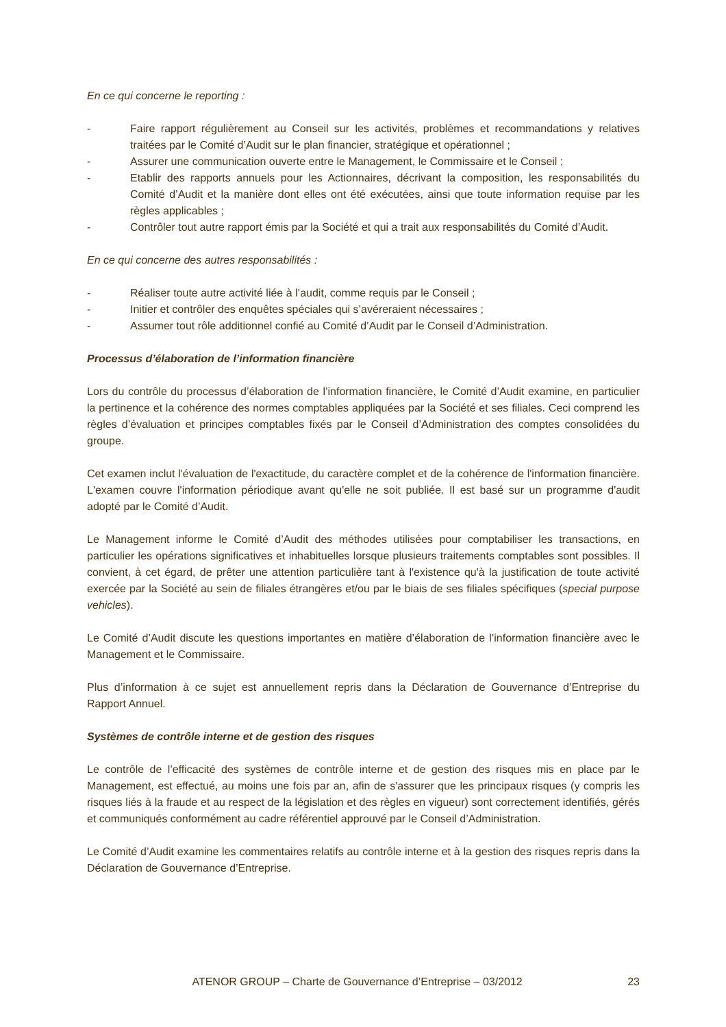En ce qui concerne le reporting :
- Faire rapport régulièrement au Conseil sur les activités, problèmes et recommandations y relatives traitées par le Comité d’Audit sur le plan financier, stratégique et opérationnel ;
- Assurer une communication ouverte entre le Management, le Commissaire et le Conseil ;
- Etablir des rapports annuels pour les Actionnaires, décrivant la composition, les responsabilités du Comité d’Audit et la manière dont elles ont été exécutées, ainsi que toute information requise par les règles applicables ;
- Contrôler tout autre rapport émis par la Société et qui a trait aux responsabilités du Comité d’Audit.
En ce qui concerne des autres responsabilités :
- Réaliser toute autre activité liée à l’audit, comme requis par le Conseil ;
- Initier et contrôler des enquêtes spéciales qui s’avéreraient nécessaires ;
- Assumer tout rôle additionnel confié au Comité d’Audit par le Conseil d’Administration.
Processus d’élaboration de l’information financière
Lors du contrôle du processus d’élaboration de l’information financière, le Comité d’Audit examine, en particulier la pertinence et la cohérence des normes comptables appliquées par la Société et ses filiales. Ceci comprend les règles d’évaluation et principes comptables fixés par le Conseil d’Administration des comptes consolidées du groupe.
Cet examen inclut l'évaluation de l'exactitude, du caractère complet et de la cohérence de l'information financière. L'examen couvre l'information périodique avant qu'elle ne soit publiée. Il est basé sur un programme d'audit adopté par le Comité d’Audit.
Le Management informe le Comité d’Audit des méthodes utilisées pour comptabiliser les transactions, en particulier les opérations significatives et inhabituelles lorsque plusieurs traitements comptables sont possibles. Il convient, à cet égard, de prêter une attention particulière tant à l'existence qu'à la justification de toute activité exercée par la Société au sein de filiales étrangères et/ou par le biais de ses filiales spécifiques (special purpose vehicles).
Le Comité d’Audit discute les questions importantes en matière d’élaboration de l’information financière avec le Management et le Commissaire.
Plus d’information à ce sujet est annuellement repris dans la Déclaration de Gouvernance d’Entreprise du Rapport Annuel.
Systèmes de contrôle interne et de gestion des risques
Le contrôle de l’efficacité des systèmes de contrôle interne et de gestion des risques mis en place par le Management, est effectué, au moins une fois par an, afin de s'assurer que les principaux risques (y compris les risques liés à la fraude et au respect de la législation et des règles en vigueur) sont correctement identifiés, gérés et communiqués conformément au cadre référentiel approuvé par le Conseil d’Administration.
Le Comité d’Audit examine les commentaires relatifs au contrôle interne et à la gestion des risques repris dans la Déclaration de Gouvernance d’Entreprise.
ATENOR GROUP – Charte de Gouvernance d’Entreprise – 03/2012 23